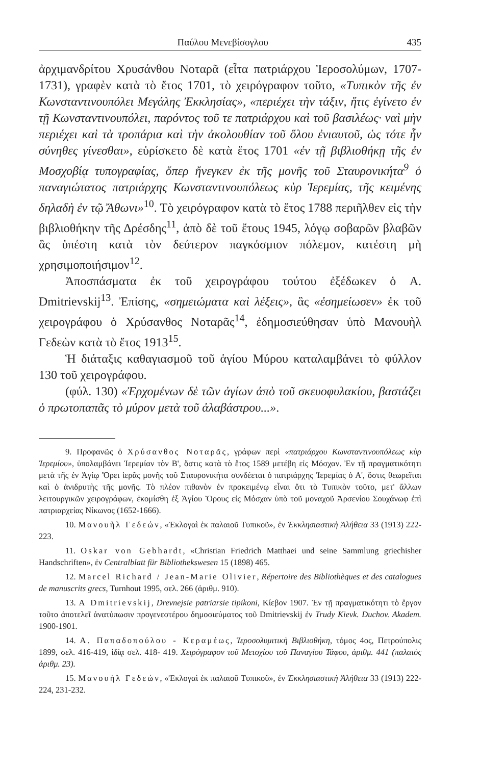Παύλου Μενεβίσογλου 435
ἀρχιμανδρίτου Χρυσάνθου Νοταρᾶ (εἶτα πατριάρχου Ἱεροσολύμων, 1707-1731), γραφὲν κατὰ τὸ ἔτος 1701, τὸ χειρόγραφον τοῦτο, «Τυπικὸν τῆς ἐν Κωνσταντινουπόλει Μεγάλης Ἐκκλησίας», «περιέχει τὴν τάξιν, ἥτις ἐγίνετο ἐν τῇ Κωνσταντινουπόλει, παρόντος τοῦ τε πατριάρχου καὶ τοῦ βασιλέως· ναὶ μὴν περιέχει καὶ τὰ τροπάρια καὶ τὴν ἀκολουθίαν τοῦ ὅλου ἐνιαυτοῦ, ὡς τότε ἦν σύνηθες γίνεσθαι», εὑρίσκετο δὲ κατὰ ἔτος 1701 «ἐν τῇ βιβλιοθήκῃ τῆς ἐν Μοσχοβίᾳ τυπογραφίας, ὅπερ ἤνεγκεν ἐκ τῆς μονῆς τοῦ Σταυρονικήτα<sup>9</sup> ὁ παναγιώτατος πατριάρχης Κωνσταντινουπόλεως κὺρ Ἱερεμίας, τῆς κειμένης δηλαδὴ ἐν τῷ Ἄθωνι»<sup>10</sup>. Τὸ χειρόγραφον κατὰ τὸ ἔτος 1788 περιῆλθεν εἰς τὴν βιβλιοθήκην τῆς Δρέσδης<sup>11</sup>, ἀπὸ δὲ τοῦ ἔτους 1945, λόγῳ σοβαρῶν βλαβῶν ἃς ὑπέστη κατὰ τὸν δεύτερον παγκόσμιον πόλεμον, κατέστη μὴ χρησιμοποιήσιμον<sup>12</sup>.
Ἀποσπάσματα ἐκ τοῦ χειρογράφου τούτου ἐξέδωκεν ὁ A. Dmitrievskij<sup>13</sup>. Ἐπίσης, «σημειώματα καὶ λέξεις», ἃς «ἐσημείωσεν» ἐκ τοῦ χειρογράφου ὁ Χρύσανθος Νοταρᾶς<sup>14</sup>, ἐδημοσιεύθησαν ὑπὸ Μανουὴλ Γεδεὼν κατὰ τὸ ἔτος 1913<sup>15</sup>.
Ἡ διάταξις καθαγιασμοῦ τοῦ ἁγίου Μύρου καταλαμβάνει τὸ φύλλον 130 τοῦ χειρογράφου.
(φύλ. 130) «Ἐρχομένων δὲ τῶν ἁγίων ἀπὸ τοῦ σκευοφυλακίου, βαστάζει ὁ πρωτοπαπᾶς τὸ μύρον μετὰ τοῦ ἀλαβάστρου...».
9. Προφανῶς ὁ Χρύσανθος Νοταρᾶς, γράφων περὶ «πατριάρχου Κωνσταντινουπόλεως κὺρ Ἱερεμίου», ὑπολαμβάνει Ἱερεμίαν τὸν Β', ὅστις κατὰ τὸ ἔτος 1589 μετέβη εἰς Μόσχαν. Ἐν τῇ πραγματικότητι μετὰ τῆς ἐν Ἁγίῳ Ὄρει ἱερᾶς μονῆς τοῦ Σταυρονικήτα συνδέεται ὁ πατριάρχης Ἱερεμίας ὁ Α', ὅστις θεωρεῖται καὶ ὁ ἀνιδρυτὴς τῆς μονῆς. Τὸ πλέον πιθανὸν ἐν προκειμένῳ εἶναι ὅτι τὸ Τυπικὸν τοῦτο, μετ' ἄλλων λειτουργικῶν χειρογράφων, ἐκομίσθη ἐξ Ἁγίου Ὄρους εἰς Μόσχαν ὑπὸ τοῦ μοναχοῦ Ἀρσενίου Σουχάνωφ ἐπὶ πατριαρχείας Νίκωνος (1652-1666).
10. Μανουὴλ Γεδεών, «Ἐκλογαὶ ἐκ παλαιοῦ Τυπικοῦ», ἐν Ἐκκλησιαστικὴ Ἀλήθεια 33 (1913) 222-223.
11. Oskar von Gebhardt, «Christian Friedrich Matthaei und seine Sammlung griechisher Handschriften», ἐν Centralblatt für Bibliothekswesen 15 (1898) 465.
12. Marcel Richard / Jean-Marie Olivier, Répertoire des Bibliothèques et des catalogues de manuscrits grecs, Turnhout 1995, σελ. 266 (ἀριθμ. 910).
13. A Dmitrievskij, Drevnejsie patriarsie tipikoni, Κίεβον 1907. Ἐν τῇ πραγματικότητι τὸ ἔργον τοῦτο ἀποτελεῖ ἀνατύπωσιν προγενεστέρου δημοσιεύματος τοῦ Dmitrievskij ἐν Trudy Kievk. Duchov. Akadem. 1900-1901.
14. Α. Παπαδοπούλου - Κεραμέως, Ἱεροσολυμιτικὴ Βιβλιοθήκη, τόμος 4ος, Πετρούπολις 1899, σελ. 416-419, ἰδίᾳ σελ. 418- 419. Χειρόγραφον τοῦ Μετοχίου τοῦ Παναγίου Τάφου, ἀριθμ. 441 (παλαιὸς ἀριθμ. 23).
15. Μανουὴλ Γεδεών, «Ἐκλογαὶ ἐκ παλαιοῦ Τυπικοῦ», ἐν Ἐκκλησιαστικὴ Ἀλήθεια 33 (1913) 222-224, 231-232.